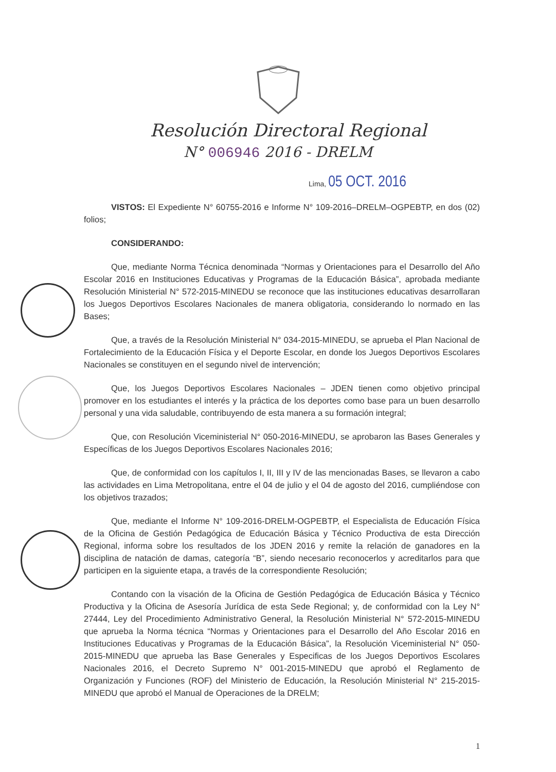Resolución Directoral Regional
N° 006946 2016 - DRELM
Lima, 05 OCT. 2016
VISTOS: El Expediente N° 60755-2016 e Informe N° 109-2016–DRELM–OGPEBTP, en dos (02) folios;
CONSIDERANDO:
Que, mediante Norma Técnica denominada “Normas y Orientaciones para el Desarrollo del Año Escolar 2016 en Instituciones Educativas y Programas de la Educación Básica”, aprobada mediante Resolución Ministerial N° 572-2015-MINEDU se reconoce que las instituciones educativas desarrollaran los Juegos Deportivos Escolares Nacionales de manera obligatoria, considerando lo normado en las Bases;
Que, a través de la Resolución Ministerial N° 034-2015-MINEDU, se aprueba el Plan Nacional de Fortalecimiento de la Educación Física y el Deporte Escolar, en donde los Juegos Deportivos Escolares Nacionales se constituyen en el segundo nivel de intervención;
Que, los Juegos Deportivos Escolares Nacionales – JDEN tienen como objetivo principal promover en los estudiantes el interés y la práctica de los deportes como base para un buen desarrollo personal y una vida saludable, contribuyendo de esta manera a su formación integral;
Que, con Resolución Viceministerial N° 050-2016-MINEDU, se aprobaron las Bases Generales y Específicas de los Juegos Deportivos Escolares Nacionales 2016;
Que, de conformidad con los capítulos I, II, III y IV de las mencionadas Bases, se llevaron a cabo las actividades en Lima Metropolitana, entre el 04 de julio y el 04 de agosto del 2016, cumpliéndose con los objetivos trazados;
Que, mediante el Informe N° 109-2016-DRELM-OGPEBTP, el Especialista de Educación Física de la Oficina de Gestión Pedagógica de Educación Básica y Técnico Productiva de esta Dirección Regional, informa sobre los resultados de los JDEN 2016 y remite la relación de ganadores en la disciplina de natación de damas, categoría “B”, siendo necesario reconocerlos y acreditarlos para que participen en la siguiente etapa, a través de la correspondiente Resolución;
Contando con la visación de la Oficina de Gestión Pedagógica de Educación Básica y Técnico Productiva y la Oficina de Asesoría Jurídica de esta Sede Regional; y, de conformidad con la Ley N° 27444, Ley del Procedimiento Administrativo General, la Resolución Ministerial N° 572-2015-MINEDU que aprueba la Norma técnica “Normas y Orientaciones para el Desarrollo del Año Escolar 2016 en Instituciones Educativas y Programas de la Educación Básica”, la Resolución Viceministerial N° 050-2015-MINEDU que aprueba las Base Generales y Especificas de los Juegos Deportivos Escolares Nacionales 2016, el Decreto Supremo N° 001-2015-MINEDU que aprobó el Reglamento de Organización y Funciones (ROF) del Ministerio de Educación, la Resolución Ministerial N° 215-2015-MINEDU que aprobó el Manual de Operaciones de la DRELM;
1